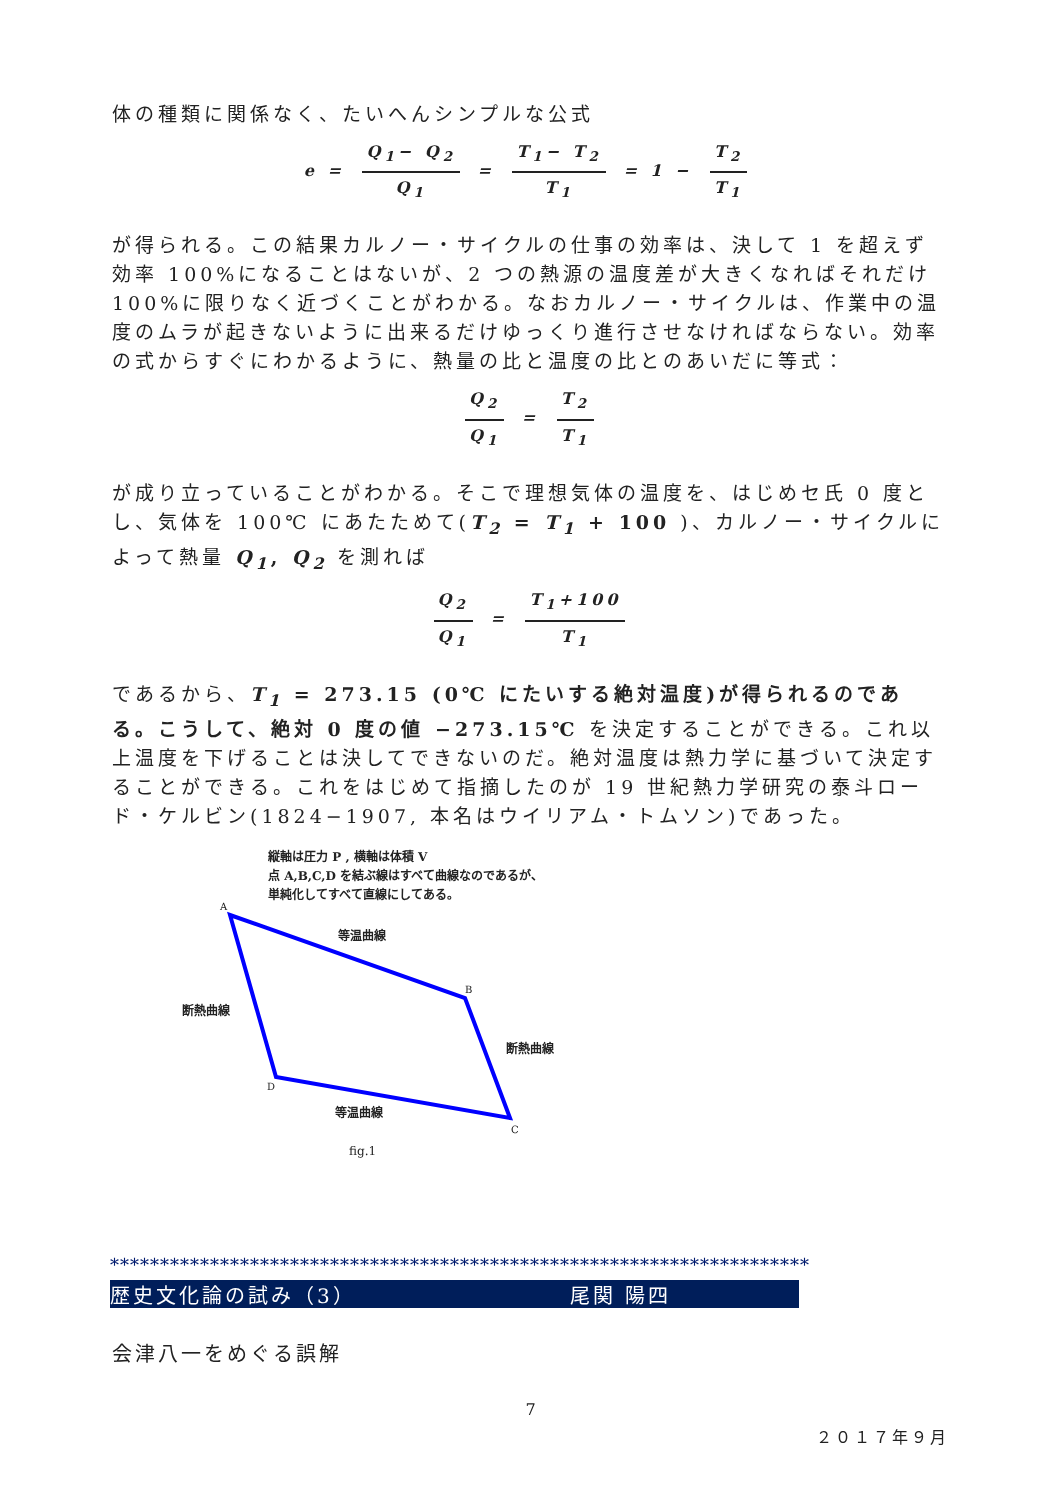体の種類に関係なく、たいへんシンプルな公式
e = Q<sub>1</sub>− Q<sub>2</sub> Q<sub>1</sub> = T<sub>1</sub>− T<sub>2</sub> T<sub>1</sub> = 1 − T<sub>2</sub> T<sub>1</sub>
が得られる。この結果カルノー・サイクルの仕事の効率は、決して 1 を超えず効率 100%になることはないが、2 つの熱源の温度差が大きくなればそれだけ 100%に限りなく近づくことがわかる。なおカルノー・サイクルは、作業中の温度のムラが起きないように出来るだけゆっくり進行させなければならない。効率の式からすぐにわかるように、熱量の比と温度の比とのあいだに等式：
Q<sub>2</sub> Q<sub>1</sub> = T<sub>2</sub> T<sub>1</sub>
が成り立っていることがわかる。そこで理想気体の温度を、はじめセ氏 0 度とし、気体を 100℃ にあたためて(T<sub>2</sub> = T<sub>1</sub> + 100 )、カルノー・サイクルによって熱量 Q<sub>1</sub>, Q<sub>2</sub> を測れば
Q<sub>2</sub> Q<sub>1</sub> = T<sub>1</sub>+100 T<sub>1</sub>
であるから、T<sub>1</sub> = 273.15 (0℃ にたいする絶対温度)が得られるのである。こうして、絶対 0 度の値 −273.15℃ を決定することができる。これ以上温度を下げることは決してできないのだ。絶対温度は熱力学に基づいて決定することができる。これをはじめて指摘したのが 19 世紀熱力学研究の泰斗ロード・ケルビン(1824−1907, 本名はウイリアム・トムソン)であった。
縦軸は圧力 P , 横軸は体積 V
点 A,B,C,D を結ぶ線はすべて曲線なのであるが、
単純化してすべて直線にしてある。
A
B
C
D
等温曲線
断熱曲線
断熱曲線
等温曲線
fig.1
**********************************************************************
歴史文化論の試み（3） 尾関 陽四
会津八一をめぐる誤解
7
２０１７年９月